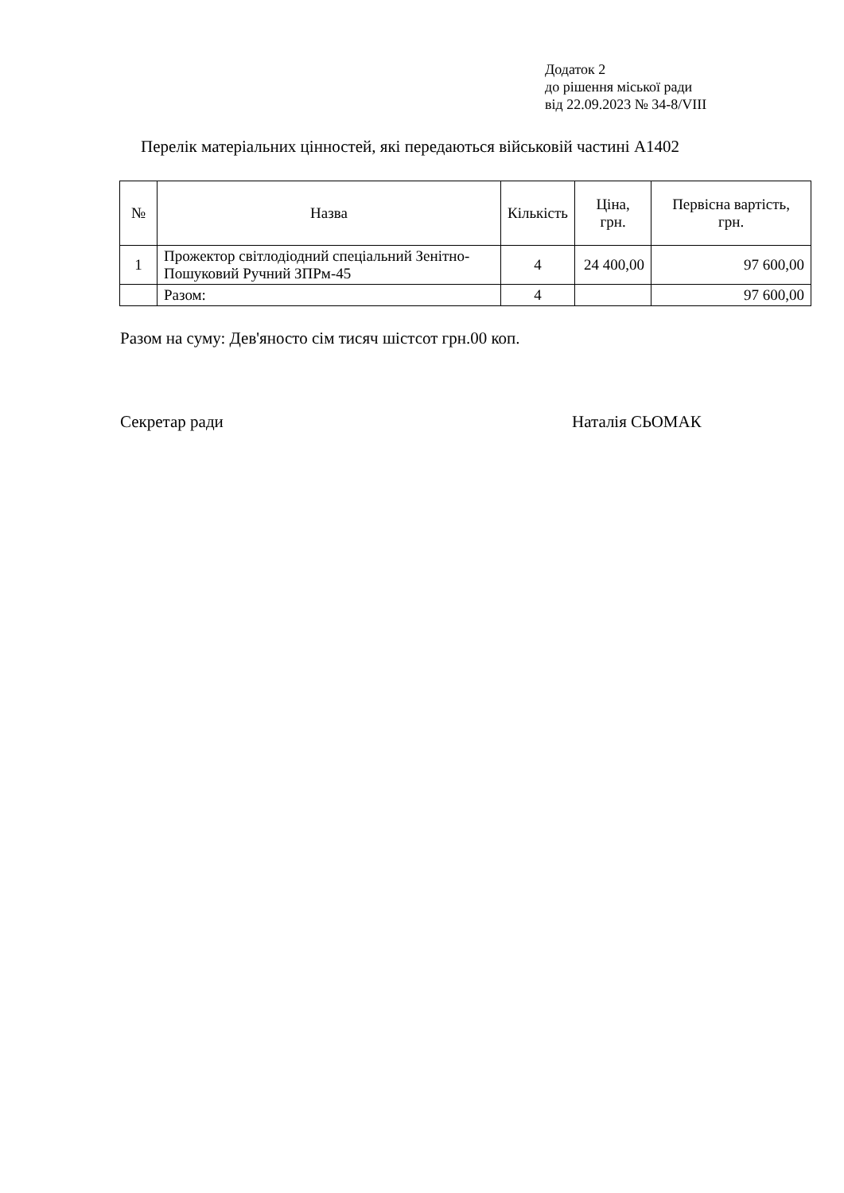Додаток 2
до рішення міської ради
від 22.09.2023 № 34-8/VIII
Перелік матеріальних цінностей, які передаються військовій частині А1402
| № | Назва | Кількість | Ціна, грн. | Первісна вартість, грн. |
| --- | --- | --- | --- | --- |
| 1 | Прожектор світлодіодний спеціальний Зенітно-Пошуковий Ручний ЗПРм-45 | 4 | 24 400,00 | 97 600,00 |
| | Разом: | 4 | | 97 600,00 |
Разом на суму: Дев'яносто сім тисяч шістсот грн.00 коп.
Секретар ради Наталія СЬОМАК